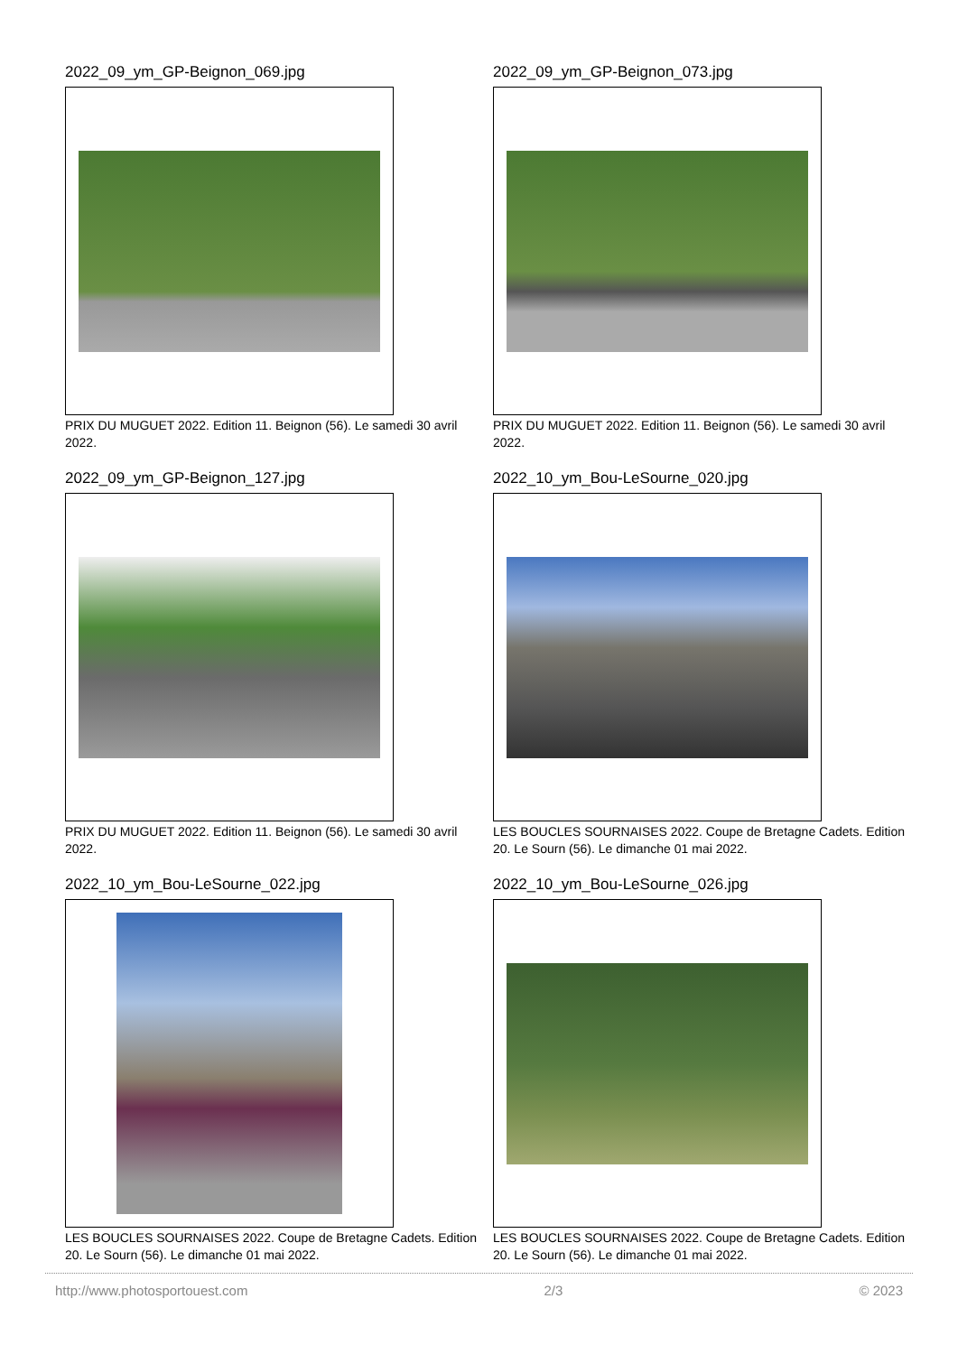2022_09_ym_GP-Beignon_069.jpg
PRIX DU MUGUET 2022. Edition 11. Beignon (56). Le samedi 30 avril 2022.
2022_09_ym_GP-Beignon_073.jpg
PRIX DU MUGUET 2022. Edition 11. Beignon (56). Le samedi 30 avril 2022.
2022_09_ym_GP-Beignon_127.jpg
PRIX DU MUGUET 2022. Edition 11. Beignon (56). Le samedi 30 avril 2022.
2022_10_ym_Bou-LeSourne_020.jpg
LES BOUCLES SOURNAISES 2022. Coupe de Bretagne Cadets. Edition 20. Le Sourn (56). Le dimanche 01 mai 2022.
2022_10_ym_Bou-LeSourne_022.jpg
LES BOUCLES SOURNAISES 2022. Coupe de Bretagne Cadets. Edition 20. Le Sourn (56). Le dimanche 01 mai 2022.
2022_10_ym_Bou-LeSourne_026.jpg
LES BOUCLES SOURNAISES 2022. Coupe de Bretagne Cadets. Edition 20. Le Sourn (56). Le dimanche 01 mai 2022.
http://www.photosportouest.com 2/3 © 2023